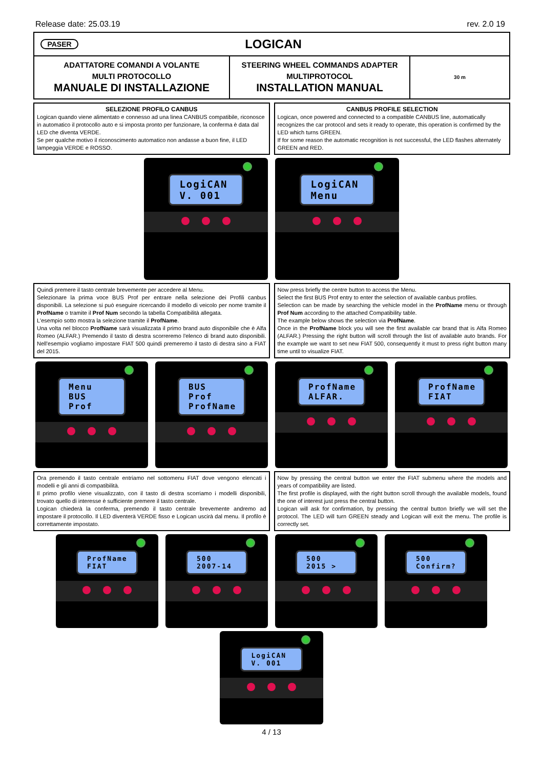Release date: 25.03.19 rev. 2.0 19
PASER
LOGICAN
ADATTATORE COMANDI A VOLANTE
MULTI PROTOCOLLO
MANUALE DI INSTALLAZIONE
STEERING WHEEL COMMANDS ADAPTER
MULTIPROTOCOL
INSTALLATION MANUAL
30 m
SELEZIONE PROFILO CANBUS
Logican quando viene alimentato e connesso ad una linea CANBUS compatibile, riconosce in automatico il protocollo auto e si imposta pronto per funzionare, la conferma è data dal LED che diventa VERDE.
Se per qualche motivo il riconoscimento automatico non andasse a buon fine, il LED lampeggia VERDE e ROSSO.
CANBUS PROFILE SELECTION
Logican, once powered and connected to a compatible CANBUS line, automatically recognizes the car protocol and sets it ready to operate, this operation is confirmed by the LED which turns GREEN.
If for some reason the automatic recognition is not successful, the LED flashes alternately GREEN and RED.
LogiCAN
V. 001
LogiCAN
Menu
Quindi premere il tasto centrale brevemente per accedere al Menu.
Selezionare la prima voce BUS Prof per entrare nella selezione dei Profili canbus disponibili. La selezione si può eseguire ricercando il modello di veicolo per nome tramite il ProfName o tramite il Prof Num secondo la tabella Compatibilità allegata.
L'esempio sotto mostra la selezione tramite il ProfName.
Una volta nel blocco ProfName sarà visualizzata il primo brand auto disponibile che è Alfa Romeo (ALFAR.) Premendo il tasto di destra scorreremo l'elenco di brand auto disponibili. Nell'esempio vogliamo impostare FIAT 500 quindi premeremo il tasto di destra sino a FIAT del 2015.
Now press briefly the centre button to access the Menu.
Select the first BUS Prof entry to enter the selection of available canbus profiles.
Selection can be made by searching the vehicle model in the ProfName menu or through Prof Num according to the attached Compatibility table.
The example below shows the selection via ProfName.
Once in the ProfName block you will see the first available car brand that is Alfa Romeo (ALFAR.) Pressing the right button will scroll through the list of available auto brands. For the example we want to set new FIAT 500, consequently it must to press right button many time until to visualize FIAT.
Menu
BUS Prof
BUS Prof
ProfName
ProfName
ALFAR.
ProfName
FIAT
Ora premendo il tasto centrale entriamo nel sottomenu FIAT dove vengono elencati i modelli e gli anni di compatibilità.
Il primo profilo viene visualizzato, con il tasto di destra scorriamo i modelli disponibili, trovato quello di interesse è sufficiente premere il tasto centrale.
Logican chiederà la conferma, premendo il tasto centrale brevemente andremo ad impostare il protocollo. Il LED diventerà VERDE fisso e Logican uscirà dal menu. Il profilo è correttamente impostato.
Now by pressing the central button we enter the FIAT submenu where the models and years of compatibility are listed.
The first profile is displayed, with the right button scroll through the available models, found the one of interest just press the central button.
Logican will ask for confirmation, by pressing the central button briefly we will set the protocol. The LED will turn GREEN steady and Logican will exit the menu. The profile is correctly set.
ProfName
FIAT
500
2007-14
500
2015 >
500
Confirm?
LogiCAN
V. 001
4 / 13